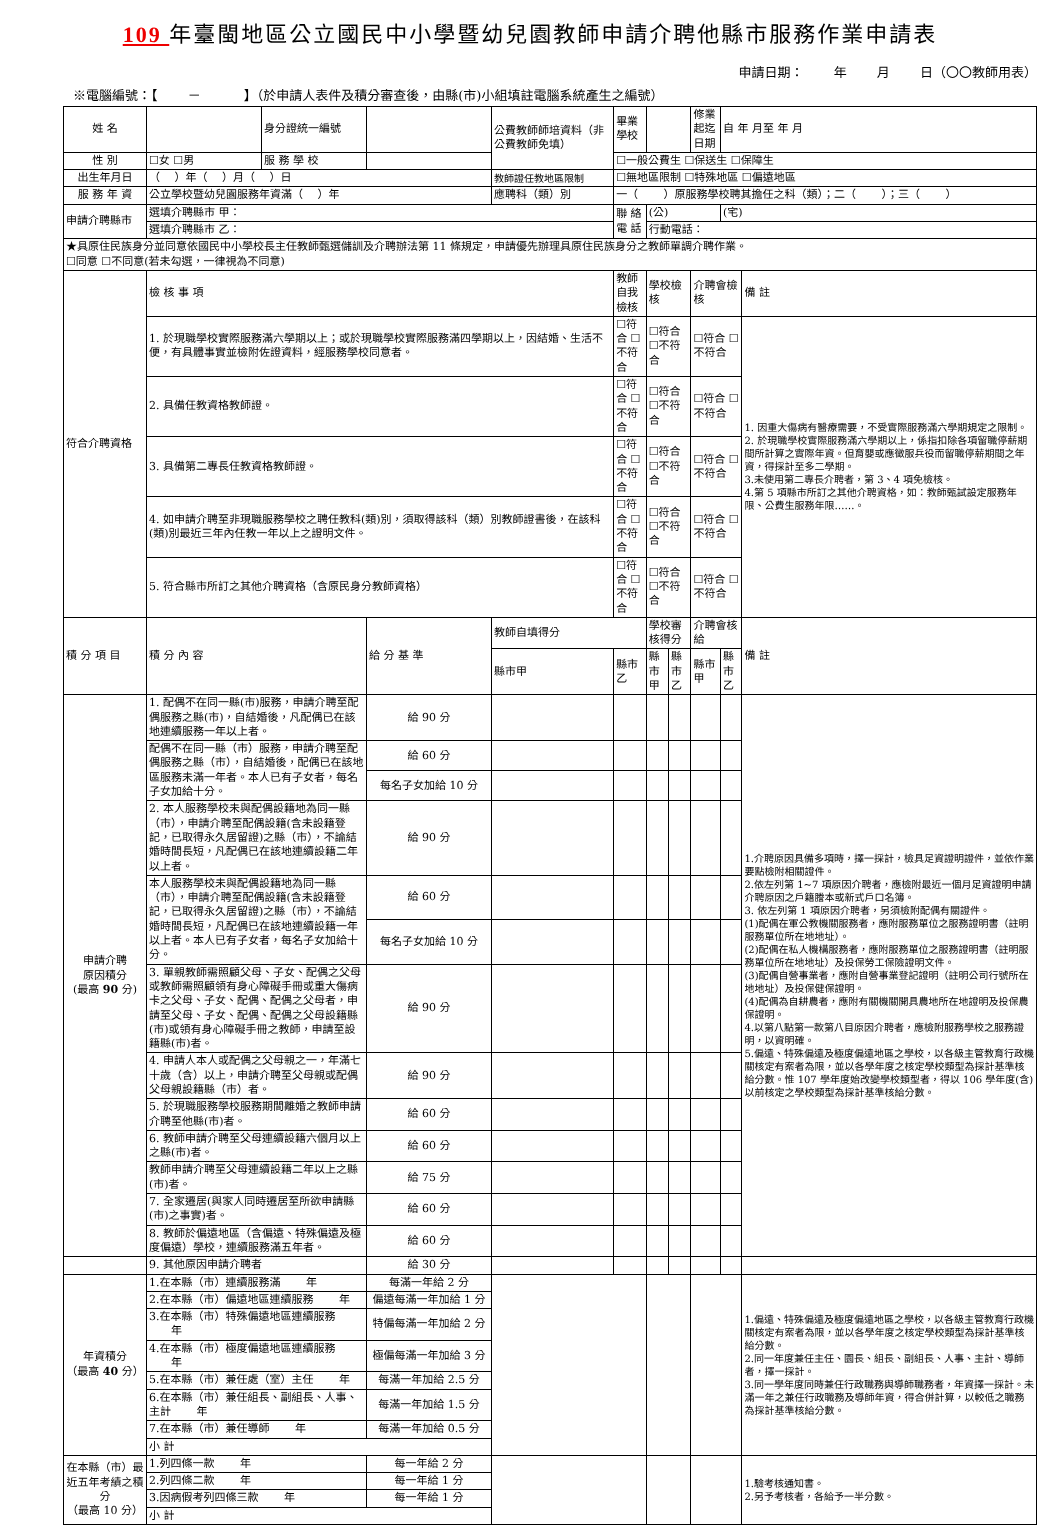109 年臺閩地區公立國民中小學暨幼兒園教師申請介聘他縣市服務作業申請表
申請日期： 　　年 　　月 　　日（〇〇教師用表）
※電腦編號：【 　　－ 　　　】（於申請人表件及積分審查後，由縣(市)小組填註電腦系統產生之編號）
| 姓 名 | | 身分證統一編號 | | 公費教師師培資料（非公費教師免填） | 畢業學校 | | | 修業起迄日期 | 自 年 月至 年 月 | |
| 性 別 | ☐女 ☐男 | 服 務 學 校 | | | ☐一般公費生 ☐保送生 ☐保障生 | | | | | |
| 出生年月日 | （ ）年（ ）月（ ）日 | | | 教師證任教地區限制 | ☐無地區限制 ☐特殊地區 ☐偏遠地區 | | | | | |
| 服 務 年 資 | 公立學校暨幼兒園服務年資滿（ ）年 | | | 應聘科（類）別 | 一（ ）原服務學校聘其擔任之科（類）；二（ ）；三（ ） | | | | | |
| 申請介聘縣市 | 選填介聘縣市 甲： | | | | 聯 絡 電 話 | (公) | | | (宅) | |
| | 選填介聘縣市 乙： | | | | | 行動電話： | | | | |
| ★具原住民族身分並同意依國民中小學校長主任教師甄選儲訓及介聘辦法第 11 條規定，申請優先辦理具原住民族身分之教師單調介聘作業。 ☐同意 ☐不同意(若未勾選，一律視為不同意) | | | | | | | | | | |
| 符合介聘資格 | 檢 核 事 項 | | | | 教師自我檢核 | 學校檢核 | | 介聘會檢核 | | 備 註 |
| | 1. 於現職學校實際服務滿六學期以上；或於現職學校實際服務滿四學期以上，因結婚、生活不便，有具體事實並檢附佐證資料，經服務學校同意者。 | | | | ☐符合 ☐不符合 | ☐符合 ☐不符合 | | ☐符合 ☐不符合 | | 1. 因重大傷病有醫療需要，不受實際服務滿六學期規定之限制。 2. 於現職學校實際服務滿六學期以上，係指扣除各項留職停薪期間所計算之實際年資。但育嬰或應徵服兵役而留職停薪期間之年資，得採計至多二學期。 3.未使用第二專長介聘者，第 3、4 項免檢核。 4.第 5 項縣市所訂之其他介聘資格，如：教師甄試設定服務年限、公費生服務年限……。 |
| | 2. 具備任教資格教師證。 | | | | ☐符合 ☐不符合 | ☐符合 ☐不符合 | | ☐符合 ☐不符合 | | |
| | 3. 具備第二專長任教資格教師證。 | | | | ☐符合 ☐不符合 | ☐符合 ☐不符合 | | ☐符合 ☐不符合 | | |
| | 4. 如申請介聘至非現職服務學校之聘任教科(類)別，須取得該科（類）別教師證書後，在該科(類)別最近三年內任教一年以上之證明文件。 | | | | ☐符合 ☐不符合 | ☐符合 ☐不符合 | | ☐符合 ☐不符合 | | |
| | 5. 符合縣市所訂之其他介聘資格（含原民身分教師資格） | | | | ☐符合 ☐不符合 | ☐符合 ☐不符合 | | ☐符合 ☐不符合 | | |
| 積 分 項 目 | 積 分 內 容 | | 給 分 基 準 | 教師自填得分 | | 學校審核得分 | | 介聘會核給 | | 備 註 |
| | | | | 縣市甲 | 縣市乙 | 縣市甲 | 縣市乙 | 縣市甲 | 縣市乙 | |
| 申請介聘 原因積分 (最高 90 分) | 1. 配偶不在同一縣(市)服務，申請介聘至配偶服務之縣(市)，自結婚後，凡配偶已在該地連續服務一年以上者。 | | 給 90 分 | | | | | | | 1.介聘原因具備多項時，擇一採計，檢具足資證明證件，並依作業要點檢附相關證件。 2.依左列第 1~7 項原因介聘者，應檢附最近一個月足資證明申請介聘原因之戶籍謄本或新式戶口名簿。 3. 依左列第 1 項原因介聘者，另須檢附配偶有關證件。 (1)配偶在軍公教機關服務者，應附服務單位之服務證明書（註明服務單位所在地地址）。 (2)配偶在私人機構服務者，應附服務單位之服務證明書（註明服務單位所在地地址）及投保勞工保險證明文件。 (3)配偶自營事業者，應附自營事業登記證明（註明公司行號所在地地址）及投保健保證明。 (4)配偶為自耕農者，應附有關機關開具農地所在地證明及投保農保證明。 4.以第八點第一款第八目原因介聘者，應檢附服務學校之服務證明，以資明確。 5.偏遠、特殊偏遠及極度偏遠地區之學校，以各級主管教育行政機關核定有案者為限，並以各學年度之核定學校類型為採計基準核給分數。惟 107 學年度始改變學校類型者，得以 106 學年度(含)以前核定之學校類型為採計基準核給分數。 |
| | 配偶不在同一縣（市）服務，申請介聘至配偶服務之縣（市），自結婚後，配偶已在該地區服務未滿一年者。本人已有子女者，每名子女加給十分。 | | 給 60 分 | | | | | | | |
| | | | 每名子女加給 10 分 | | | | | | | |
| | 2. 本人服務學校未與配偶設籍地為同一縣（市），申請介聘至配偶設籍(含未設籍登記，已取得永久居留證)之縣（市），不論結婚時間長短，凡配偶已在該地連續設籍二年以上者。 | | 給 90 分 | | | | | | | |
| | 本人服務學校未與配偶設籍地為同一縣（市），申請介聘至配偶設籍(含未設籍登記，已取得永久居留證)之縣（市），不論結婚時間長短，凡配偶已在該地連續設籍一年以上者。本人已有子女者，每名子女加給十分。 | | 給 60 分 | | | | | | | |
| | | | 每名子女加給 10 分 | | | | | | | |
| | 3. 單親教師需照顧父母、子女、配偶之父母或教師需照顧領有身心障礙手冊或重大傷病卡之父母、子女、配偶、配偶之父母者，申請至父母、子女、配偶、配偶之父母設籍縣(市)或領有身心障礙手冊之教師，申請至設籍縣(市)者。 | | 給 90 分 | | | | | | | |
| | 4. 申請人本人或配偶之父母親之一，年滿七十歲（含）以上，申請介聘至父母親或配偶父母親設籍縣（市）者。 | | 給 90 分 | | | | | | | |
| | 5. 於現職服務學校服務期間離婚之教師申請介聘至他縣(市)者。 | | 給 60 分 | | | | | | | |
| | 6. 教師申請介聘至父母連續設籍六個月以上之縣(市)者。 | | 給 60 分 | | | | | | | |
| | 教師申請介聘至父母連續設籍二年以上之縣(市)者。 | | 給 75 分 | | | | | | | |
| | 7. 全家遷居(與家人同時遷居至所欲申請縣(市)之事實)者。 | | 給 60 分 | | | | | | | |
| | 8. 教師於偏遠地區（含偏遠、特殊偏遠及極度偏遠）學校，連續服務滿五年者。 | | 給 60 分 | | | | | | | |
| | 9. 其他原因申請介聘者 | | 給 30 分 | | | | | | | |
| 年資積分 （最高 40 分） | 1.在本縣（市）連續服務滿 年 | | 每滿一年給 2 分 | | | | | | | 1.偏遠、特殊偏遠及極度偏遠地區之學校，以各級主管教育行政機關核定有案者為限，並以各學年度之核定學校類型為採計基準核給分數。 2.同一年度兼任主任、園長、組長、副組長、人事、主計、導師者，擇一採計。 3.同一學年度同時兼任行政職務與導師職務者，年資擇一採計。未滿一年之兼任行政職務及導師年資，得合併計算，以較低之職務為採計基準核給分數。 |
| | 2.在本縣（市）偏遠地區連續服務 年 | | 偏遠每滿一年加給 1 分 | | | | | | | |
| | 3.在本縣（市）特殊偏遠地區連續服務 年 | | 特偏每滿一年加給 2 分 | | | | | | | |
| | 4.在本縣（市）極度偏遠地區連續服務 年 | | 極偏每滿一年加給 3 分 | | | | | | | |
| | 5.在本縣（市）兼任處（室）主任 年 | | 每滿一年加給 2.5 分 | | | | | | | |
| | 6.在本縣（市）兼任組長、副組長、人事、主計 年 | | 每滿一年加給 1.5 分 | | | | | | | |
| | 7.在本縣（市）兼任導師 年 | | 每滿一年加給 0.5 分 | | | | | | | |
| | 小 計 | | | | | | | | | |
| 在本縣（市）最近五年考績之積分 （最高 10 分） | 1.列四條一款 年 | | 每一年給 2 分 | | | | | | | 1.驗考核通知書。 2.另予考核者，各給予一半分數。 |
| | 2.列四條二款 年 | | 每一年給 1 分 | | | | | | | |
| | 3.因病假考列四條三款 年 | | 每一年給 1 分 | | | | | | | |
| | 小 計 | | | | | | | | | |